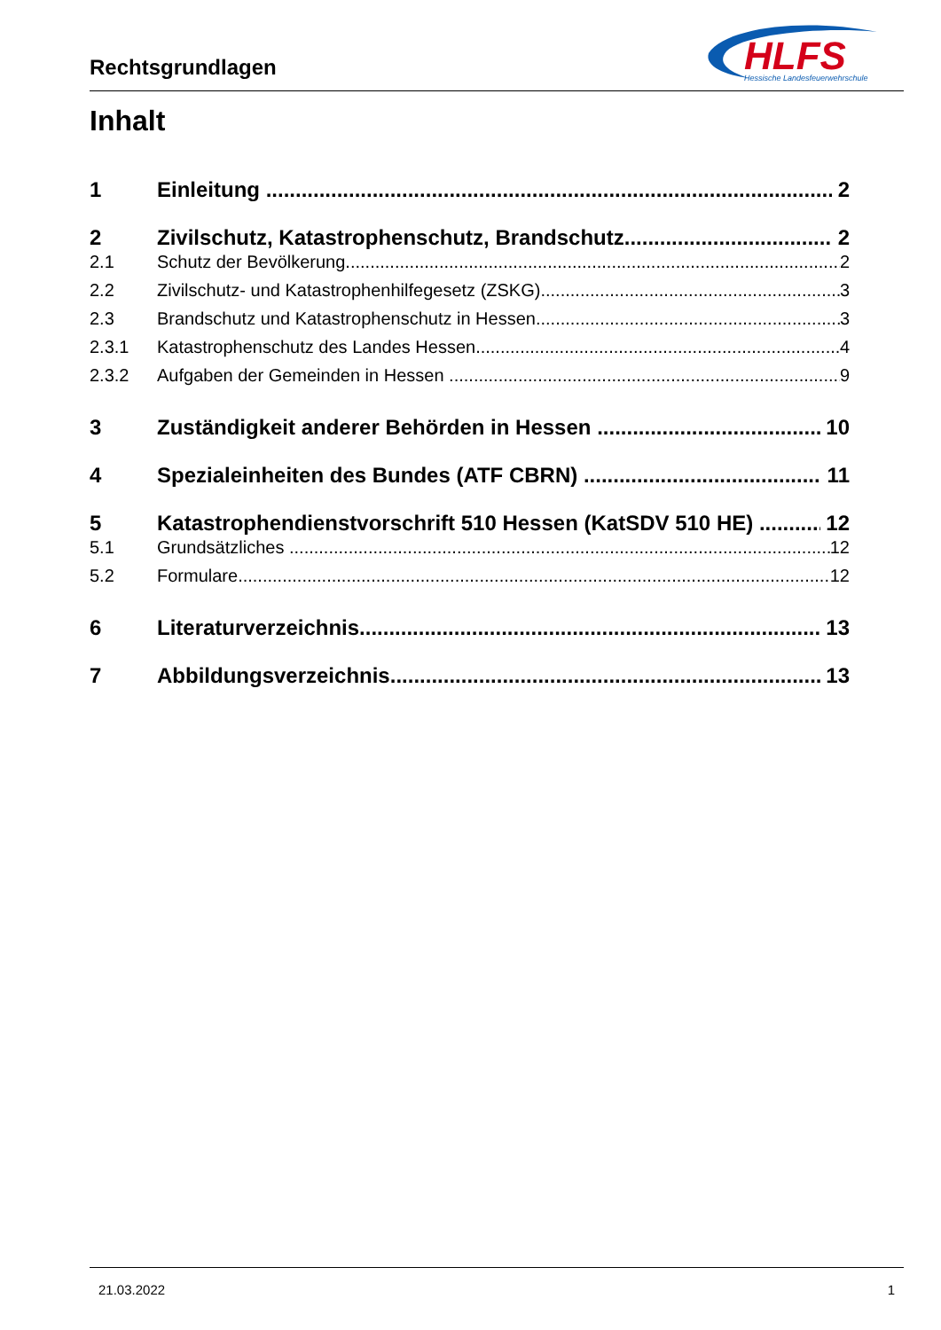Rechtsgrundlagen
HLFS
Hessische Landesfeuerwehrschule
Inhalt
1 Einleitung 2
2 Zivilschutz, Katastrophenschutz, Brandschutz 2
2.1 Schutz der Bevölkerung 2
2.2 Zivilschutz- und Katastrophenhilfegesetz (ZSKG) 3
2.3 Brandschutz und Katastrophenschutz in Hessen 3
2.3.1 Katastrophenschutz des Landes Hessen 4
2.3.2 Aufgaben der Gemeinden in Hessen 9
3 Zuständigkeit anderer Behörden in Hessen 10
4 Spezialeinheiten des Bundes (ATF CBRN) 11
5 Katastrophendienstvorschrift 510 Hessen (KatSDV 510 HE) 12
5.1 Grundsätzliches 12
5.2 Formulare 12
6 Literaturverzeichnis 13
7 Abbildungsverzeichnis 13
21.03.2022 1